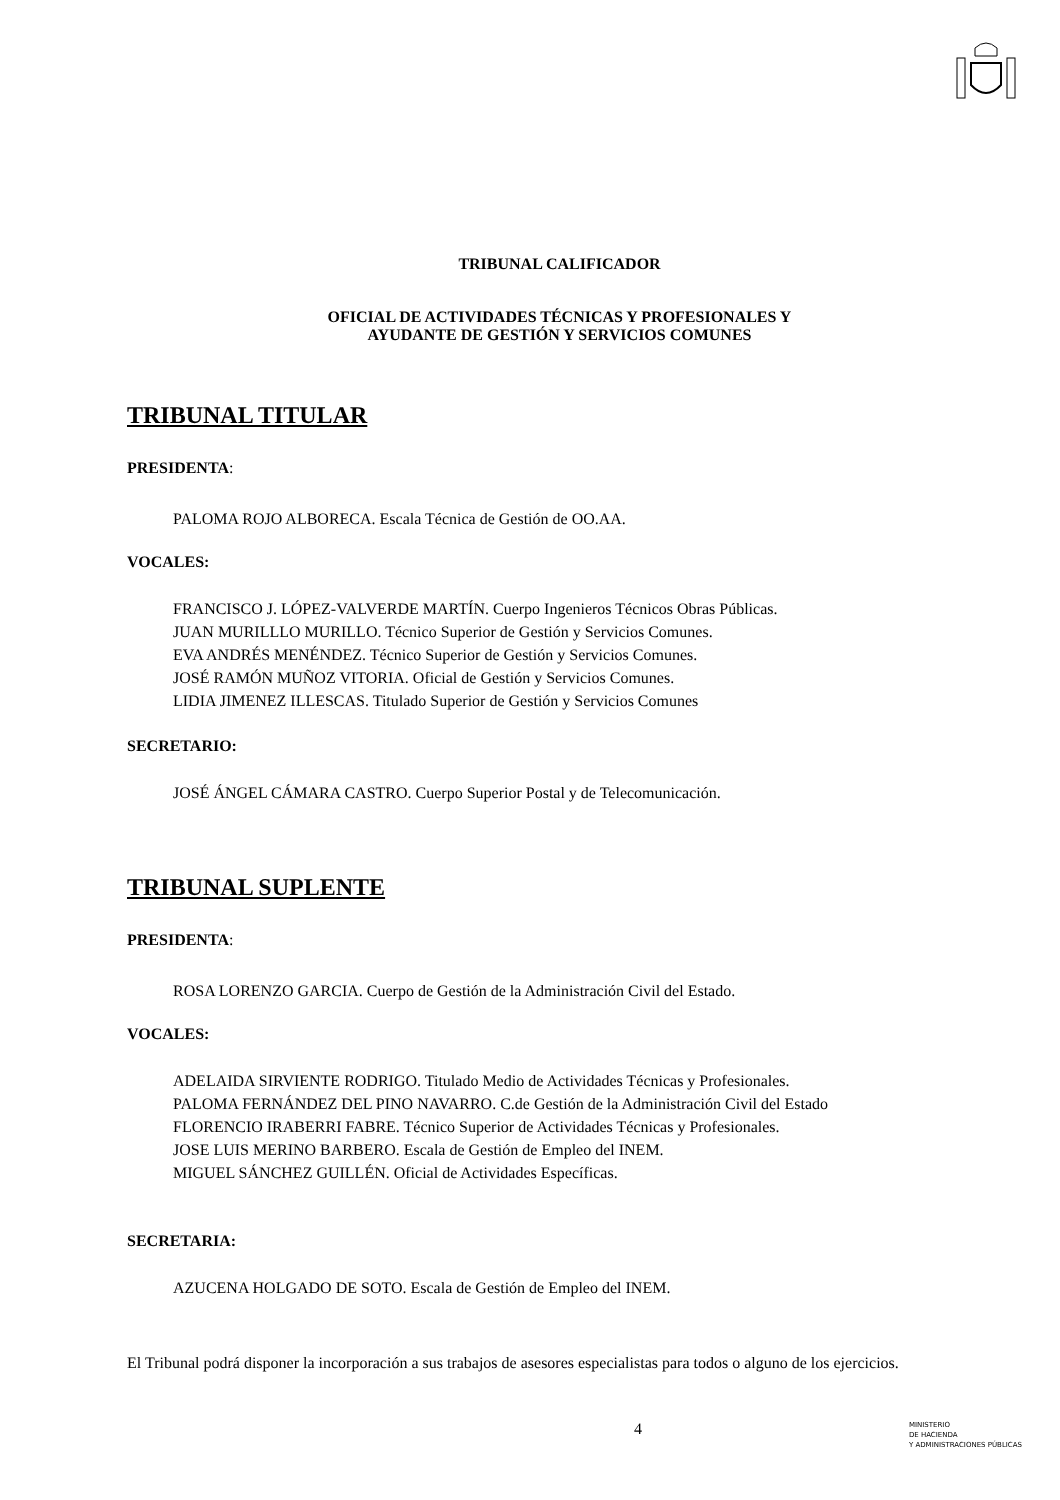TRIBUNAL CALIFICADOR
OFICIAL DE ACTIVIDADES TÉCNICAS Y PROFESIONALES Y
AYUDANTE DE GESTIÓN Y SERVICIOS COMUNES
TRIBUNAL TITULAR
PRESIDENTA:
PALOMA ROJO ALBORECA. Escala Técnica de Gestión de OO.AA.
VOCALES:
FRANCISCO J. LÓPEZ-VALVERDE MARTÍN. Cuerpo Ingenieros Técnicos Obras Públicas.
JUAN MURILLLO MURILLO. Técnico Superior de Gestión y Servicios Comunes.
EVA ANDRÉS MENÉNDEZ. Técnico Superior de Gestión y Servicios Comunes.
JOSÉ RAMÓN MUÑOZ VITORIA. Oficial de Gestión y Servicios Comunes.
LIDIA JIMENEZ ILLESCAS. Titulado Superior de Gestión y Servicios Comunes
SECRETARIO:
JOSÉ ÁNGEL CÁMARA CASTRO. Cuerpo Superior Postal y de Telecomunicación.
TRIBUNAL SUPLENTE
PRESIDENTA:
ROSA LORENZO GARCIA. Cuerpo de Gestión de la Administración Civil del Estado.
VOCALES:
ADELAIDA SIRVIENTE RODRIGO. Titulado Medio de Actividades Técnicas y Profesionales.
PALOMA FERNÁNDEZ DEL PINO NAVARRO. C.de Gestión de la Administración Civil del Estado
FLORENCIO IRABERRI FABRE. Técnico Superior de Actividades Técnicas y Profesionales.
JOSE LUIS MERINO BARBERO. Escala de Gestión de Empleo del INEM.
MIGUEL SÁNCHEZ GUILLÉN. Oficial de Actividades Específicas.
SECRETARIA:
AZUCENA HOLGADO DE SOTO. Escala de Gestión de Empleo del INEM.
El Tribunal podrá disponer la incorporación a sus trabajos de asesores especialistas para todos o alguno de los ejercicios.
4
MINISTERIO
DE HACIENDA
Y ADMINISTRACIONES PÚBLICAS